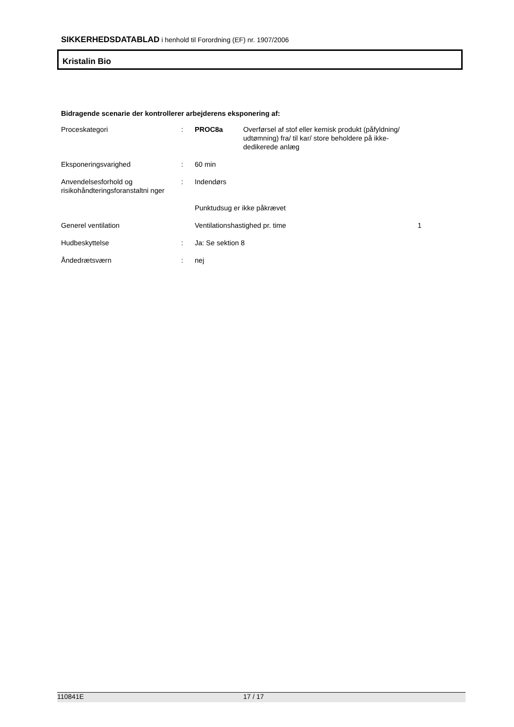SIKKERHEDSDATABLAD i henhold til Forordning (EF) nr. 1907/2006
Kristalin Bio
Bidragende scenarie der kontrollerer arbejderens eksponering af:
| Proceskategori | : | PROC8a | Overførsel af stof eller kemisk produkt (påfyldning/ udtømning) fra/ til kar/ store beholdere på ikke- dedikerede anlæg | |
| Eksponeringsvarighed | : | 60 min | | |
| Anvendelsesforhold og risikohåndteringsforanstaltni nger | : | Indendørs | | |
| | | Punktudsug er ikke påkrævet | | |
| Generel ventilation | | Ventilationshastighed pr. time | | 1 |
| Hudbeskyttelse | : | Ja: Se sektion 8 | | |
| Åndedrætsværn | : | nej | | |
110841E 17 / 17